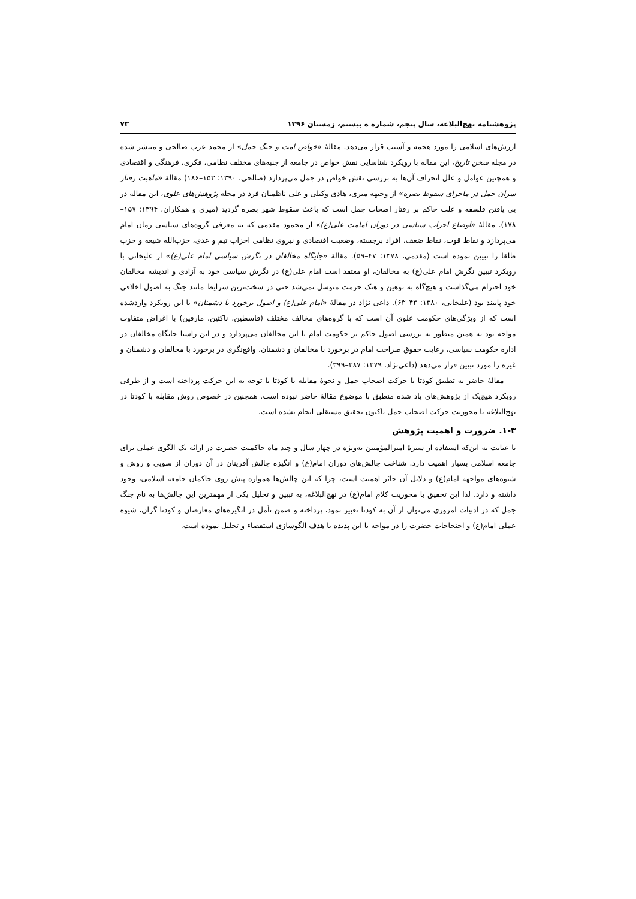پژوهشنامه نهج‌البلاغه، سال پنجم، شماره ه بیستم، زمستان ۱۳۹۶ ۷۳
ارزش‌های اسلامی را مورد هجمه و آسیب قرار می‌دهد. مقالهٔ «خواص امت و جنگ جمل» از محمد عرب صالحی و منتشر شده در مجله سخن تاریخ، این مقاله با رویکرد شناسایی نقش خواص در جامعه از جنبه‌های مختلف نظامی، فکری، فرهنگی و اقتصادی و همچنین عوامل و علل انحراف آن‌ها به بررسی نقش خواص در جمل می‌پردازد (صالحی، ۱۳۹۰: ۱۵۳–۱۸۶) مقالهٔ «ماهیت رفتار سران جمل در ماجرای سقوط بصره» از وجیهه میری، هادی وکیلی و علی ناظمیان فرد در مجله پژوهش‌های علوی، این مقاله در پی یافتن فلسفه و علت حاکم بر رفتار اصحاب جمل است که باعث سقوط شهر بصره گردید (میری و همکاران، ۱۳۹۴: ۱۵۷–۱۷۸). مقالهٔ «اوضاع احزاب سیاسی در دوران امامت علی(ع)» از محمود مقدمی که به معرفی گروه‌های سیاسی زمان امام می‌پردازد و نقاط قوت، نقاط ضعف، افراد برجسته، وضعیت اقتصادی و نیروی نظامی احزاب تیم و عدی، حزب‌الله شیعه و حزب طلقا را تبیین نموده است (مقدمی، ۱۳۷۸: ۴۷–۵۹). مقالهٔ «جایگاه مخالفان در نگرش سیاسی امام علی(ع)» از علیخانی با رویکرد تبیین نگرش امام علی(ع) به مخالفان، او معتقد است امام علی(ع) در نگرش سیاسی خود به آزادی و اندیشه مخالفان خود احترام می‌گذاشت و هیچ‌گاه به توهین و هتک حرمت متوسل نمی‌شد حتی در سخت‌ترین شرایط مانند جنگ به اصول اخلاقی خود پایبند بود (علیخانی، ۱۳۸۰: ۴۳–۶۳). داعی نژاد در مقالهٔ «امام علی(ع) و اصول برخورد با دشمنان» با این رویکرد واردشده است که از ویژگی‌های حکومت علوی آن است که با گروه‌های مخالف مختلف (قاسطین، ناکثین، مارقین) با اغراض متفاوت مواجه بود به همین منظور به بررسی اصول حاکم بر حکومت امام با این مخالفان می‌پردازد و در این راستا جایگاه مخالفان در اداره حکومت سیاسی، رعایت حقوق صراحت امام در برخورد با مخالفان و دشمنان، واقع‌نگری در برخورد با مخالفان و دشمنان و غیره را مورد تبیین قرار می‌دهد (داعی‌نژاد، ۱۳۷۹: ۳۸۷–۳۹۹).
مقالهٔ حاضر به تطبیق کودتا با حرکت اصحاب جمل و نحوهٔ مقابله با کودتا با توجه به این حرکت پرداخته است و از طرفی رویکرد هیچ‌یک از پژوهش‌های یاد شده منطبق با موضوع مقالهٔ حاضر نبوده است. همچنین در خصوص روش مقابله با کودتا در نهج‌البلاغه با محوریت حرکت اصحاب جمل تاکنون تحقیق مستقلی انجام نشده است.
۱-۳. ضرورت و اهمیت پژوهش
با عنایت به این‌که استفاده از سیرهٔ امیرالمؤمنین به‌ویژه در چهار سال و چند ماه حاکمیت حضرت در ارائه یک الگوی عملی برای جامعه اسلامی بسیار اهمیت دارد. شناخت چالش‌های دوران امام(ع) و انگیزه چالش آفرینان در آن دوران از سویی و روش و شیوه‌های مواجهه امام(ع) و دلایل آن حائز اهمیت است، چرا که این چالش‌ها همواره پیش روی حاکمان جامعه اسلامی، وجود داشته و دارد. لذا این تحقیق با محوریت کلام امام(ع) در نهج‌البلاغه، به تبیین و تحلیل یکی از مهمترین این چالش‌ها به نام جنگ جمل که در ادبیات امروزی می‌توان از آن به کودتا تعبیر نمود، پرداخته و ضمن تأمل در انگیزه‌های معارضان و کودتا گران، شیوه عملی امام(ع) و احتجاجات حضرت را در مواجه با این پدیده با هدف الگوسازی استقصاء و تحلیل نموده است.